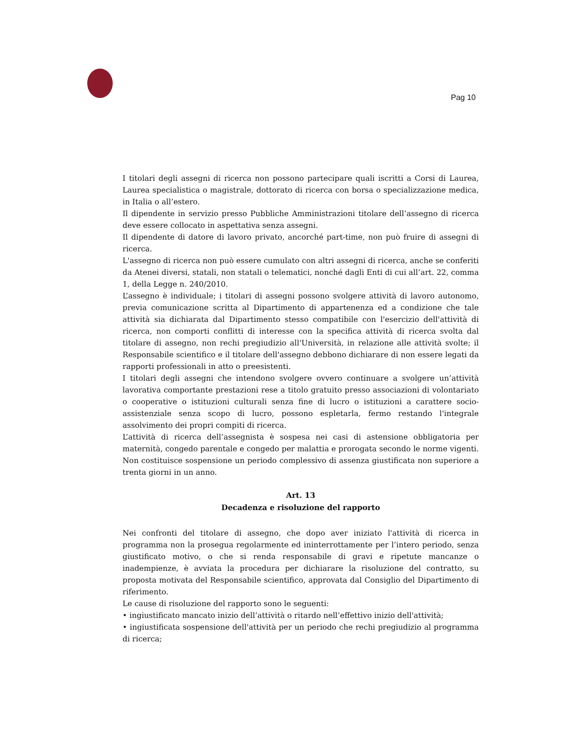Pag 10
I titolari degli assegni di ricerca non possono partecipare quali iscritti a Corsi di Laurea, Laurea specialistica o magistrale, dottorato di ricerca con borsa o specializzazione medica, in Italia o all’estero.
Il dipendente in servizio presso Pubbliche Amministrazioni titolare dell’assegno di ricerca deve essere collocato in aspettativa senza assegni.
Il dipendente di datore di lavoro privato, ancorché part-time, non può fruire di assegni di ricerca.
L'assegno di ricerca non può essere cumulato con altri assegni di ricerca, anche se conferiti da Atenei diversi, statali, non statali o telematici, nonché dagli Enti di cui all’art. 22, comma 1, della Legge n. 240/2010.
L’assegno è individuale; i titolari di assegni possono svolgere attività di lavoro autonomo, previa comunicazione scritta al Dipartimento di appartenenza ed a condizione che tale attività sia dichiarata dal Dipartimento stesso compatibile con l'esercizio dell'attività di ricerca, non comporti conflitti di interesse con la specifica attività di ricerca svolta dal titolare di assegno, non rechi pregiudizio all'Università, in relazione alle attività svolte; il Responsabile scientifico e il titolare dell'assegno debbono dichiarare di non essere legati da rapporti professionali in atto o preesistenti.
I titolari degli assegni che intendono svolgere ovvero continuare a svolgere un’attività lavorativa comportante prestazioni rese a titolo gratuito presso associazioni di volontariato o cooperative o istituzioni culturali senza fine di lucro o istituzioni a carattere socio-assistenziale senza scopo di lucro, possono espletarla, fermo restando l'integrale assolvimento dei propri compiti di ricerca.
L’attività di ricerca dell’assegnista è sospesa nei casi di astensione obbligatoria per maternità, congedo parentale e congedo per malattia e prorogata secondo le norme vigenti. Non costituisce sospensione un periodo complessivo di assenza giustificata non superiore a trenta giorni in un anno.
Art. 13
Decadenza e risoluzione del rapporto
Nei confronti del titolare di assegno, che dopo aver iniziato l'attività di ricerca in programma non la prosegua regolarmente ed ininterrottamente per l’intero periodo, senza giustificato motivo, o che si renda responsabile di gravi e ripetute mancanze o inadempienze, è avviata la procedura per dichiarare la risoluzione del contratto, su proposta motivata del Responsabile scientifico, approvata dal Consiglio del Dipartimento di riferimento.
Le cause di risoluzione del rapporto sono le seguenti:
• ingiustificato mancato inizio dell’attività o ritardo nell’effettivo inizio dell'attività;
• ingiustificata sospensione dell'attività per un periodo che rechi pregiudizio al programma di ricerca;